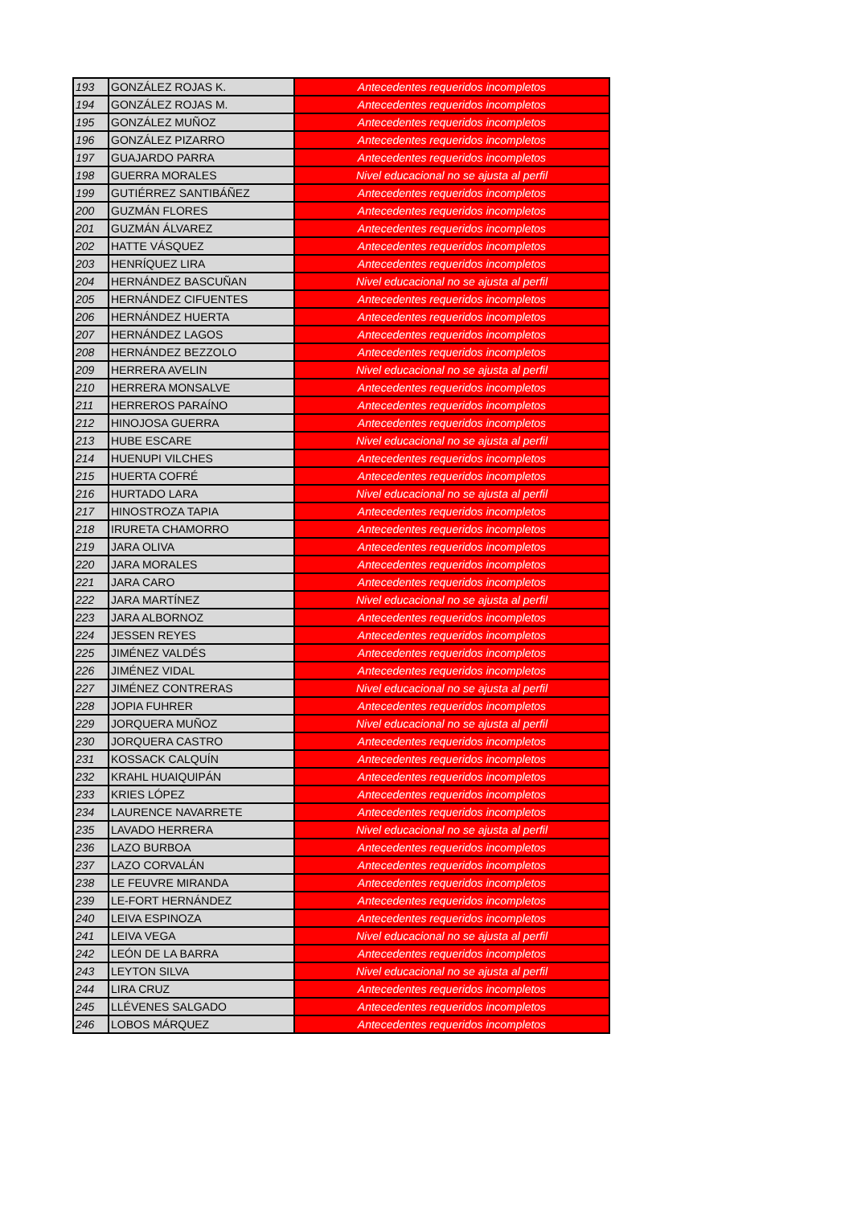| 193 | GONZÁLEZ ROJAS K. | Antecedentes requeridos incompletos |
| 194 | GONZÁLEZ ROJAS M. | Antecedentes requeridos incompletos |
| 195 | GONZÁLEZ MUÑOZ | Antecedentes requeridos incompletos |
| 196 | GONZÁLEZ PIZARRO | Antecedentes requeridos incompletos |
| 197 | GUAJARDO PARRA | Antecedentes requeridos incompletos |
| 198 | GUERRA MORALES | Nivel educacional no se ajusta al perfil |
| 199 | GUTIÉRREZ SANTIBÁÑEZ | Antecedentes requeridos incompletos |
| 200 | GUZMÁN FLORES | Antecedentes requeridos incompletos |
| 201 | GUZMÁN ÁLVAREZ | Antecedentes requeridos incompletos |
| 202 | HATTE VÁSQUEZ | Antecedentes requeridos incompletos |
| 203 | HENRÍQUEZ LIRA | Antecedentes requeridos incompletos |
| 204 | HERNÁNDEZ BASCUÑAN | Nivel educacional no se ajusta al perfil |
| 205 | HERNÁNDEZ CIFUENTES | Antecedentes requeridos incompletos |
| 206 | HERNÁNDEZ HUERTA | Antecedentes requeridos incompletos |
| 207 | HERNÁNDEZ LAGOS | Antecedentes requeridos incompletos |
| 208 | HERNÁNDEZ BEZZOLO | Antecedentes requeridos incompletos |
| 209 | HERRERA AVELIN | Nivel educacional no se ajusta al perfil |
| 210 | HERRERA MONSALVE | Antecedentes requeridos incompletos |
| 211 | HERREROS PARAÍNO | Antecedentes requeridos incompletos |
| 212 | HINOJOSA GUERRA | Antecedentes requeridos incompletos |
| 213 | HUBE ESCARE | Nivel educacional no se ajusta al perfil |
| 214 | HUENUPI VILCHES | Antecedentes requeridos incompletos |
| 215 | HUERTA COFRÉ | Antecedentes requeridos incompletos |
| 216 | HURTADO LARA | Nivel educacional no se ajusta al perfil |
| 217 | HINOSTROZA TAPIA | Antecedentes requeridos incompletos |
| 218 | IRURETA CHAMORRO | Antecedentes requeridos incompletos |
| 219 | JARA OLIVA | Antecedentes requeridos incompletos |
| 220 | JARA MORALES | Antecedentes requeridos incompletos |
| 221 | JARA CARO | Antecedentes requeridos incompletos |
| 222 | JARA MARTÍNEZ | Nivel educacional no se ajusta al perfil |
| 223 | JARA ALBORNOZ | Antecedentes requeridos incompletos |
| 224 | JESSEN REYES | Antecedentes requeridos incompletos |
| 225 | JIMÉNEZ VALDÉS | Antecedentes requeridos incompletos |
| 226 | JIMÉNEZ VIDAL | Antecedentes requeridos incompletos |
| 227 | JIMÉNEZ CONTRERAS | Nivel educacional no se ajusta al perfil |
| 228 | JOPIA FUHRER | Antecedentes requeridos incompletos |
| 229 | JORQUERA MUÑOZ | Nivel educacional no se ajusta al perfil |
| 230 | JORQUERA CASTRO | Antecedentes requeridos incompletos |
| 231 | KOSSACK CALQUÍN | Antecedentes requeridos incompletos |
| 232 | KRAHL HUAIQUIPÁN | Antecedentes requeridos incompletos |
| 233 | KRIES LÓPEZ | Antecedentes requeridos incompletos |
| 234 | LAURENCE NAVARRETE | Antecedentes requeridos incompletos |
| 235 | LAVADO HERRERA | Nivel educacional no se ajusta al perfil |
| 236 | LAZO BURBOA | Antecedentes requeridos incompletos |
| 237 | LAZO CORVALÁN | Antecedentes requeridos incompletos |
| 238 | LE FEUVRE MIRANDA | Antecedentes requeridos incompletos |
| 239 | LE-FORT HERNÁNDEZ | Antecedentes requeridos incompletos |
| 240 | LEIVA ESPINOZA | Antecedentes requeridos incompletos |
| 241 | LEIVA VEGA | Nivel educacional no se ajusta al perfil |
| 242 | LEÓN DE LA BARRA | Antecedentes requeridos incompletos |
| 243 | LEYTON SILVA | Nivel educacional no se ajusta al perfil |
| 244 | LIRA CRUZ | Antecedentes requeridos incompletos |
| 245 | LLÉVENES SALGADO | Antecedentes requeridos incompletos |
| 246 | LOBOS MÁRQUEZ | Antecedentes requeridos incompletos |